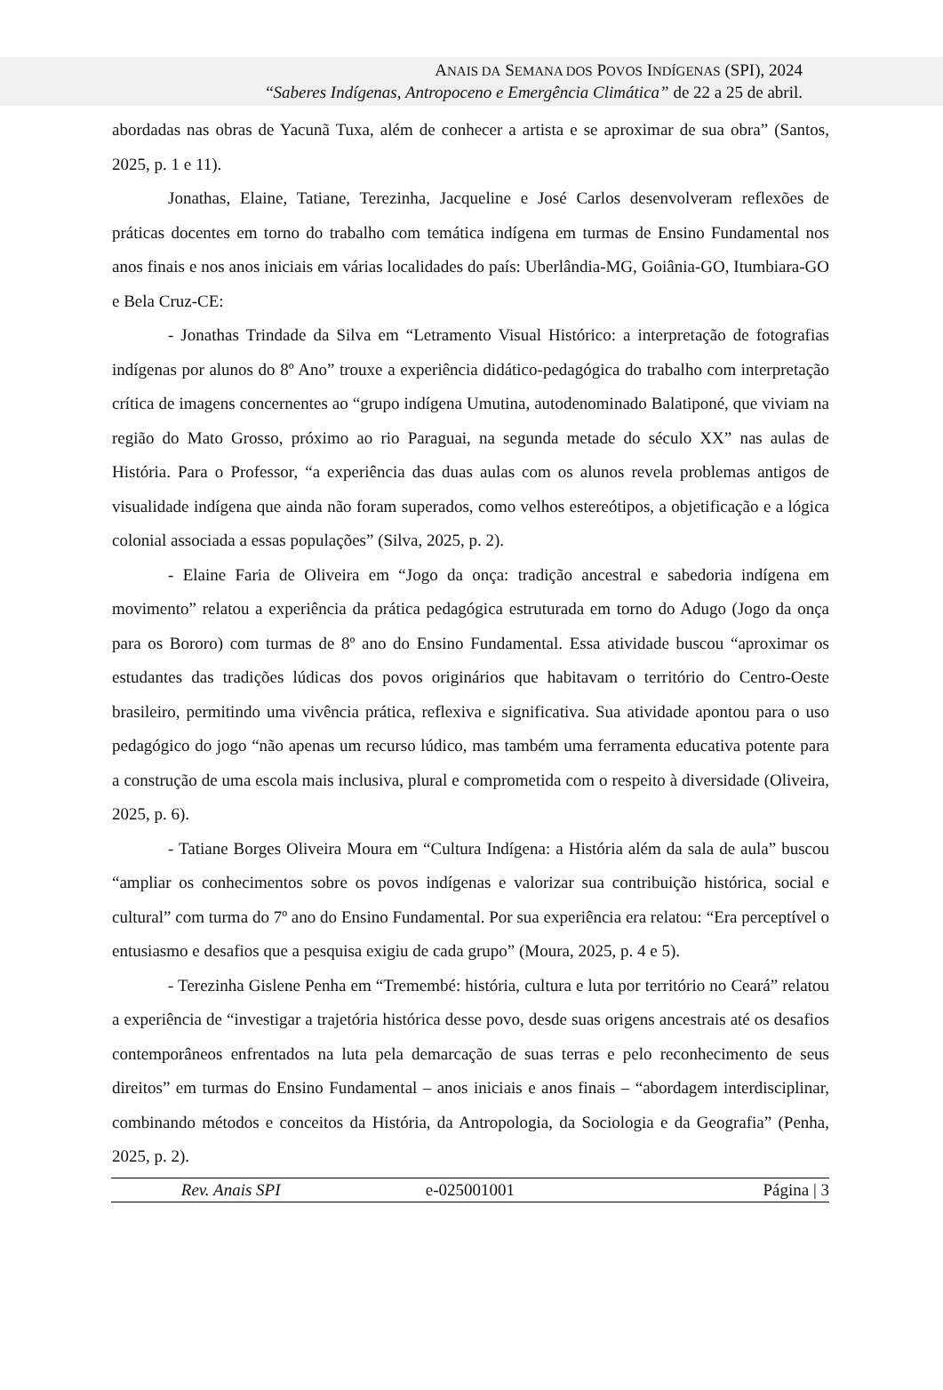ANAIS DA SEMANA DOS POVOS INDÍGENAS (SPI), 2024
“Saberes Indígenas, Antropoceno e Emergência Climática” de 22 a 25 de abril.
abordadas nas obras de Yacunã Tuxa, além de conhecer a artista e se aproximar de sua obra” (Santos, 2025, p. 1 e 11).
Jonathas, Elaine, Tatiane, Terezinha, Jacqueline e José Carlos desenvolveram reflexões de práticas docentes em torno do trabalho com temática indígena em turmas de Ensino Fundamental nos anos finais e nos anos iniciais em várias localidades do país: Uberlândia-MG, Goiânia-GO, Itumbiara-GO e Bela Cruz-CE:
- Jonathas Trindade da Silva em “Letramento Visual Histórico: a interpretação de fotografias indígenas por alunos do 8º Ano” trouxe a experiência didático-pedagógica do trabalho com interpretação crítica de imagens concernentes ao “grupo indígena Umutina, autodenominado Balatiponé, que viviam na região do Mato Grosso, próximo ao rio Paraguai, na segunda metade do século XX” nas aulas de História. Para o Professor, “a experiência das duas aulas com os alunos revela problemas antigos de visualidade indígena que ainda não foram superados, como velhos estereótipos, a objetificação e a lógica colonial associada a essas populações” (Silva, 2025, p. 2).
- Elaine Faria de Oliveira em “Jogo da onça: tradição ancestral e sabedoria indígena em movimento” relatou a experiência da prática pedagógica estruturada em torno do Adugo (Jogo da onça para os Bororo) com turmas de 8º ano do Ensino Fundamental. Essa atividade buscou “aproximar os estudantes das tradições lúdicas dos povos originários que habitavam o território do Centro-Oeste brasileiro, permitindo uma vivência prática, reflexiva e significativa. Sua atividade apontou para o uso pedagógico do jogo “não apenas um recurso lúdico, mas também uma ferramenta educativa potente para a construção de uma escola mais inclusiva, plural e comprometida com o respeito à diversidade (Oliveira, 2025, p. 6).
- Tatiane Borges Oliveira Moura em “Cultura Indígena: a História além da sala de aula” buscou “ampliar os conhecimentos sobre os povos indígenas e valorizar sua contribuição histórica, social e cultural” com turma do 7º ano do Ensino Fundamental. Por sua experiência era relatou: “Era perceptível o entusiasmo e desafios que a pesquisa exigiu de cada grupo” (Moura, 2025, p. 4 e 5).
- Terezinha Gislene Penha em “Tremembé: história, cultura e luta por território no Ceará” relatou a experiência de “investigar a trajetória histórica desse povo, desde suas origens ancestrais até os desafios contemporâneos enfrentados na luta pela demarcação de suas terras e pelo reconhecimento de seus direitos” em turmas do Ensino Fundamental – anos iniciais e anos finais – “abordagem interdisciplinar, combinando métodos e conceitos da História, da Antropologia, da Sociologia e da Geografia” (Penha, 2025, p. 2).
Rev. Anais SPI e-025001001 Página | 3